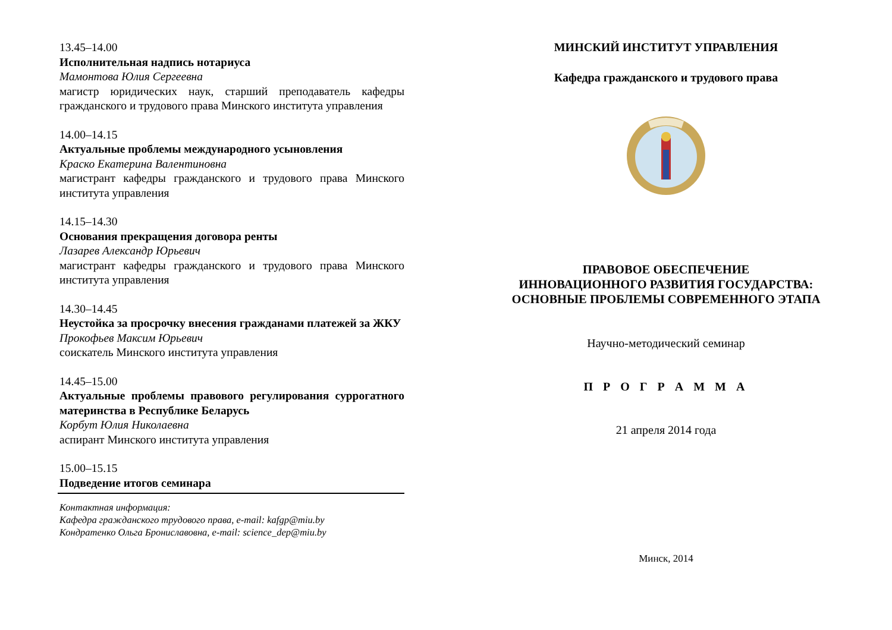13.45–14.00
Исполнительная надпись нотариуса
Мамонтова Юлия Сергеевна
магистр юридических наук, старший преподаватель кафедры гражданского и трудового права Минского института управления
14.00–14.15
Актуальные проблемы международного усыновления
Краско Екатерина Валентиновна
магистрант кафедры гражданского и трудового права Минского института управления
14.15–14.30
Основания прекращения договора ренты
Лазарев Александр Юрьевич
магистрант кафедры гражданского и трудового права Минского института управления
14.30–14.45
Неустойка за просрочку внесения гражданами платежей за ЖКУ
Прокофьев Максим Юрьевич
соискатель Минского института управления
14.45–15.00
Актуальные проблемы правового регулирования суррогатного материнства в Республике Беларусь
Корбут Юлия Николаевна
аспирант Минского института управления
15.00–15.15
Подведение итогов семинара
Контактная информация:
Кафедра гражданского трудового права, e-mail: kafgp@miu.by
Кондратенко Ольга Брониславовна, e-mail: science_dep@miu.by
МИНСКИЙ ИНСТИТУТ УПРАВЛЕНИЯ
Кафедра гражданского и трудового права
ПРАВОВОЕ ОБЕСПЕЧЕНИЕ
ИННОВАЦИОННОГО РАЗВИТИЯ ГОСУДАРСТВА:
ОСНОВНЫЕ ПРОБЛЕМЫ СОВРЕМЕННОГО ЭТАПА
Научно-методический семинар
П Р О Г Р А М М А
21 апреля 2014 года
Минск, 2014